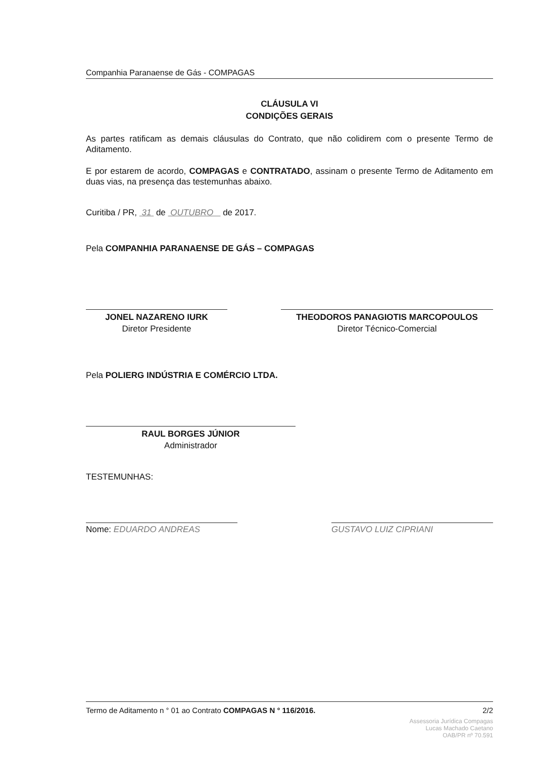Companhia Paranaense de Gás - COMPAGAS
CLÁUSULA VI
CONDIÇÕES GERAIS
As partes ratificam as demais cláusulas do Contrato, que não colidirem com o presente Termo de Aditamento.
E por estarem de acordo, COMPAGAS e CONTRATADO, assinam o presente Termo de Aditamento em duas vias, na presença das testemunhas abaixo.
Curitiba / PR, 31 de OUTUBRO de 2017.
Pela COMPANHIA PARANAENSE DE GÁS – COMPAGAS
JONEL NAZARENO IURK
Diretor Presidente
THEODOROS PANAGIOTIS MARCOPOULOS
Diretor Técnico-Comercial
Pela POLIERG INDÚSTRIA E COMÉRCIO LTDA.
RAUL BORGES JÚNIOR
Administrador
TESTEMUNHAS:
Nome: EDUARDO ANDREAS GUSTAVO LUIZ CIPRIANI
Termo de Aditamento n ° 01 ao Contrato COMPAGAS N ° 116/2016. 2/2
Assessoria Jurídica Compagas
Lucas Machado Caetano
OAB/PR nº 70.591